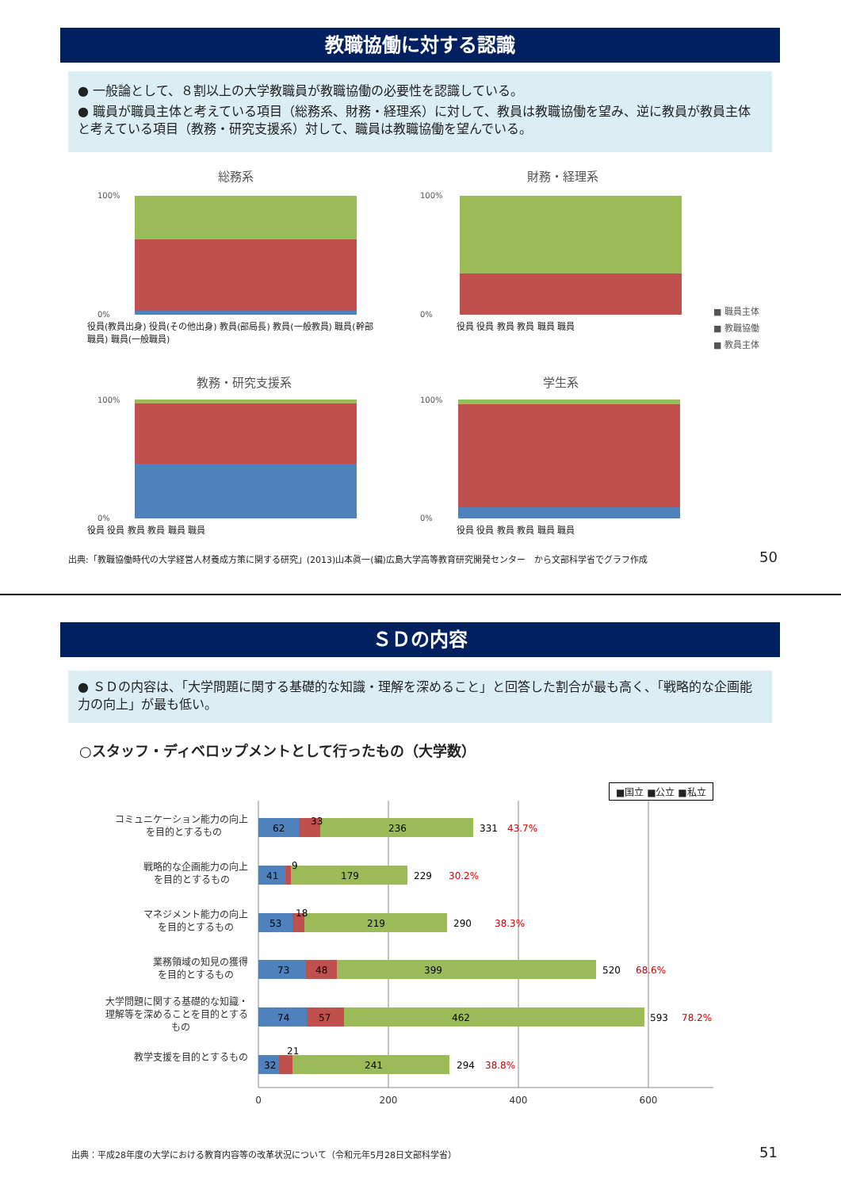教職協働に対する認識
● 一般論として、８割以上の大学教職員が教職協働の必要性を認識している。
● 職員が職員主体と考えている項目（総務系、財務・経理系）に対して、教員は教職協働を望み、逆に教員が教員主体と考えている項目（教務・研究支援系）対して、職員は教職協働を望んでいる。
総務系
財務・経理系
教務・研究支援系
学生系
100%
0%
100%
0%
100%
0%
100%
0%
■ 職員主体
■ 教職協働
■ 教員主体
役員(教員出身) 役員(その他出身) 教員(部局長) 教員(一般教員) 職員(幹部職員) 職員(一般職員)
役員 役員 教員 教員 職員 職員
役員 役員 教員 教員 職員 職員 役員 役員 教員 教員 職員 職員
出典:「教職協働時代の大学経営人材養成方策に関する研究」(2013)山本眞一(編)広島大学高等教育研究開発センター　から文部科学省でグラフ作成
50
ＳＤの内容
● ＳＤの内容は、「大学問題に関する基礎的な知識・理解を深めること」と回答した割合が最も高く、「戦略的な企画能力の向上」が最も低い。
○スタッフ・ディベロップメントとして行ったもの（大学数）
■国立 ■公立 ■私立
コミュニケーション能力の向上
を目的とするもの
戦略的な企画能力の向上
を目的とするもの
マネジメント能力の向上
を目的とするもの
業務領域の知見の獲得
を目的とするもの
大学問題に関する基礎的な知識・
理解等を深めることを目的とする
もの
教学支援を目的とするもの
0
200
400
600
62
33
236
331
43.7%
41
9
179
229
30.2%
53
18
219
290
38.3%
73
48
399
520
68.6%
74
57
462
593
78.2%
32
21
241
294
38.8%
出典：平成28年度の大学における教育内容等の改革状況について（令和元年5月28日文部科学省）
51